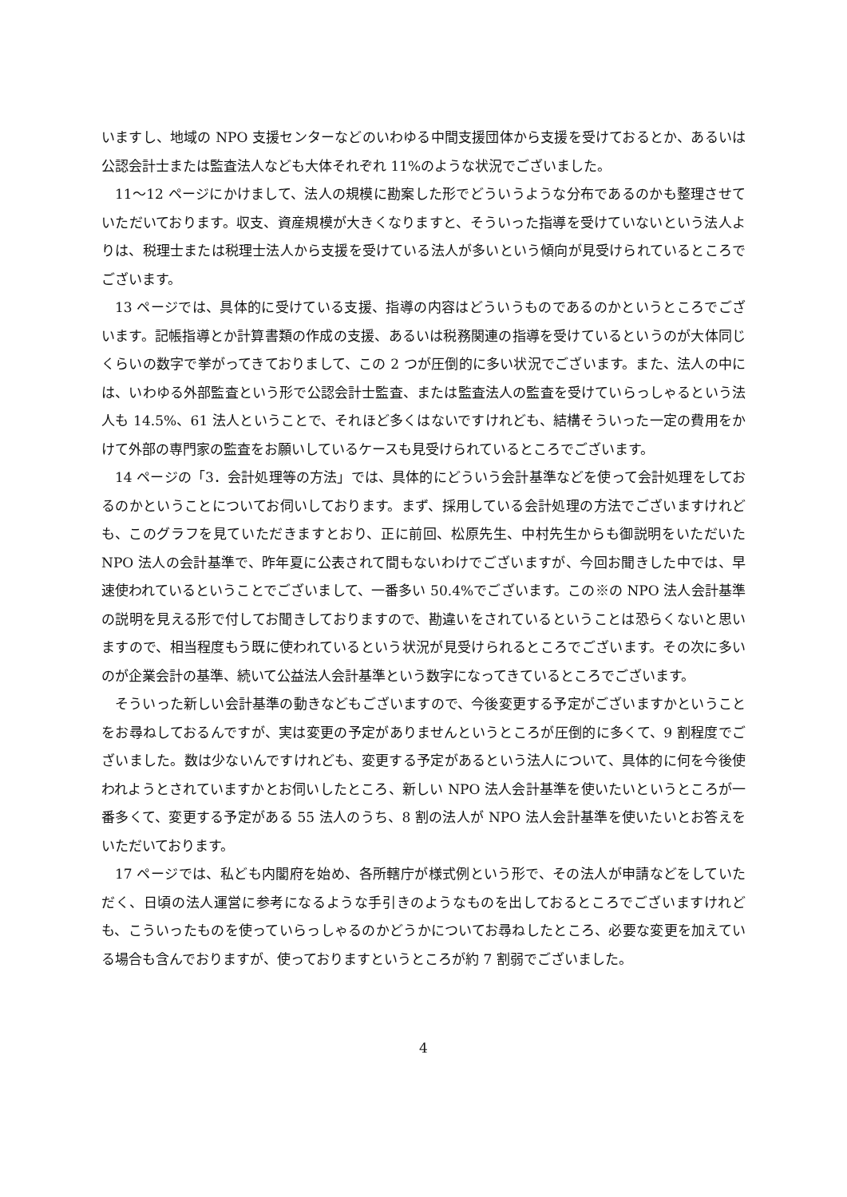いますし、地域の NPO 支援センターなどのいわゆる中間支援団体から支援を受けておるとか、あるいは公認会計士または監査法人なども大体それぞれ 11%のような状況でございました。
11〜12 ページにかけまして、法人の規模に勘案した形でどういうような分布であるのかも整理させていただいております。収支、資産規模が大きくなりますと、そういった指導を受けていないという法人よりは、税理士または税理士法人から支援を受けている法人が多いという傾向が見受けられているところでございます。
13 ページでは、具体的に受けている支援、指導の内容はどういうものであるのかというところでございます。記帳指導とか計算書類の作成の支援、あるいは税務関連の指導を受けているというのが大体同じくらいの数字で挙がってきておりまして、この 2 つが圧倒的に多い状況でございます。また、法人の中には、いわゆる外部監査という形で公認会計士監査、または監査法人の監査を受けていらっしゃるという法人も 14.5%、61 法人ということで、それほど多くはないですけれども、結構そういった一定の費用をかけて外部の専門家の監査をお願いしているケースも見受けられているところでございます。
14 ページの「3．会計処理等の方法」では、具体的にどういう会計基準などを使って会計処理をしておるのかということについてお伺いしております。まず、採用している会計処理の方法でございますけれども、このグラフを見ていただきますとおり、正に前回、松原先生、中村先生からも御説明をいただいた NPO 法人の会計基準で、昨年夏に公表されて間もないわけでございますが、今回お聞きした中では、早速使われているということでございまして、一番多い 50.4%でございます。この※の NPO 法人会計基準の説明を見える形で付してお聞きしておりますので、勘違いをされているということは恐らくないと思いますので、相当程度もう既に使われているという状況が見受けられるところでございます。その次に多いのが企業会計の基準、続いて公益法人会計基準という数字になってきているところでございます。
そういった新しい会計基準の動きなどもございますので、今後変更する予定がございますかということをお尋ねしておるんですが、実は変更の予定がありませんというところが圧倒的に多くて、9 割程度でございました。数は少ないんですけれども、変更する予定があるという法人について、具体的に何を今後使われようとされていますかとお伺いしたところ、新しい NPO 法人会計基準を使いたいというところが一番多くて、変更する予定がある 55 法人のうち、8 割の法人が NPO 法人会計基準を使いたいとお答えをいただいております。
17 ページでは、私ども内閣府を始め、各所轄庁が様式例という形で、その法人が申請などをしていただく、日頃の法人運営に参考になるような手引きのようなものを出しておるところでございますけれども、こういったものを使っていらっしゃるのかどうかについてお尋ねしたところ、必要な変更を加えている場合も含んでおりますが、使っておりますというところが約 7 割弱でございました。
4